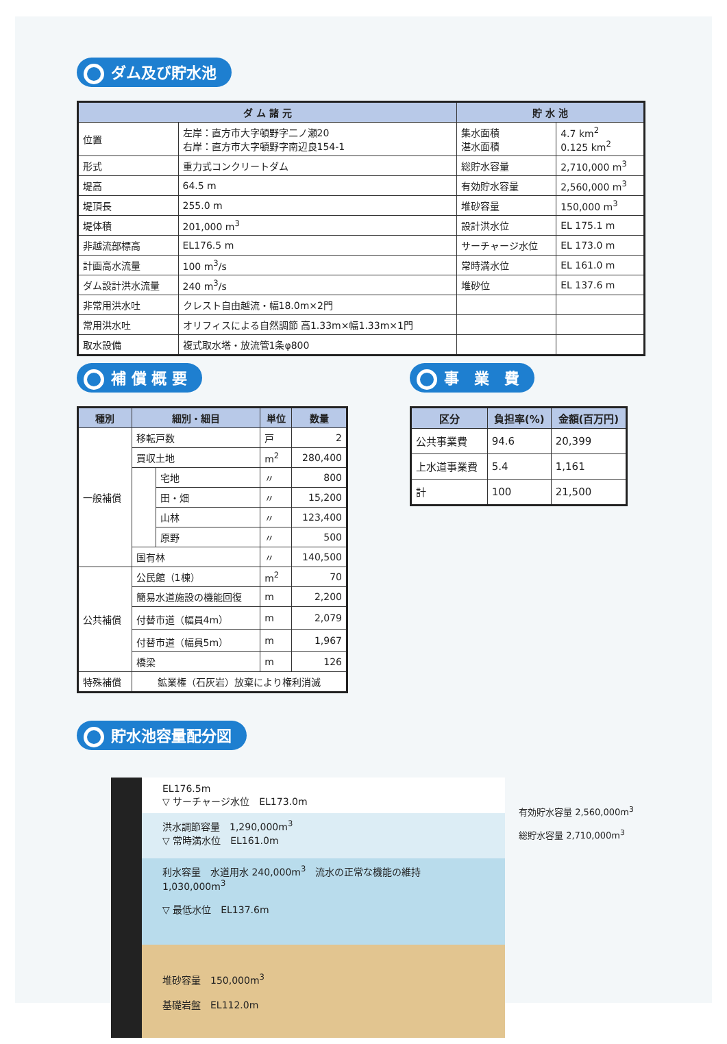ダム及び貯水池
| ダ ム 諸 元 | | 貯 水 池 | |
| --- | --- | --- | --- |
| 位置 | 左岸：直方市大字頓野字二ノ瀬20 右岸：直方市大字頓野字南辺良154-1 | 集水面積 湛水面積 | 4.7 km<sup>2</sup> 0.125 km<sup>2</sup> |
| 形式 | 重力式コンクリートダム | 総貯水容量 | 2,710,000 m<sup>3</sup> |
| 堤高 | 64.5 m | 有効貯水容量 | 2,560,000 m<sup>3</sup> |
| 堤頂長 | 255.0 m | 堆砂容量 | 150,000 m<sup>3</sup> |
| 堤体積 | 201,000 m<sup>3</sup> | 設計洪水位 | EL 175.1 m |
| 非越流部標高 | EL176.5 m | サーチャージ水位 | EL 173.0 m |
| 計画高水流量 | 100 m<sup>3</sup>/s | 常時満水位 | EL 161.0 m |
| ダム設計洪水流量 | 240 m<sup>3</sup>/s | 堆砂位 | EL 137.6 m |
| 非常用洪水吐 | クレスト自由越流・幅18.0m×2門 | | |
| 常用洪水吐 | オリフィスによる自然調節 高1.33m×幅1.33m×1門 | | |
| 取水設備 | 複式取水塔・放流管1条φ800 | | |
補 償 概 要
| 種別 | 細別・細目 | | 単位 | 数量 |
| --- | --- | --- | --- | --- |
| 一般補償 | 移転戸数 | | 戸 | 2 |
| | 買収土地 | | m<sup>2</sup> | 280,400 |
| | | 宅地 | 〃 | 800 |
| | | 田・畑 | 〃 | 15,200 |
| | | 山林 | 〃 | 123,400 |
| | | 原野 | 〃 | 500 |
| | 国有林 | | 〃 | 140,500 |
| 公共補償 | 公民館（1棟） | | m<sup>2</sup> | 70 |
| | 簡易水道施設の機能回復 | | m | 2,200 |
| | 付替市道（幅員4m） | | m | 2,079 |
| | 付替市道（幅員5m） | | m | 1,967 |
| | 橋梁 | | m | 126 |
| 特殊補償 | 鉱業権（石灰岩）放棄により権利消滅 | | | |
事　業　費
| 区分 | 負担率(%) | 金額(百万円) |
| --- | --- | --- |
| 公共事業費 | 94.6 | 20,399 |
| 上水道事業費 | 5.4 | 1,161 |
| 計 | 100 | 21,500 |
貯水池容量配分図
EL176.5m
▽ サーチャージ水位　EL173.0m
洪水調節容量　1,290,000m<sup>3</sup>
▽ 常時満水位　EL161.0m
利水容量　水道用水 240,000m<sup>3</sup>　流水の正常な機能の維持 1,030,000m<sup>3</sup>
▽ 最低水位　EL137.6m
堆砂容量　150,000m<sup>3</sup>
基礎岩盤　EL112.0m
有効貯水容量 2,560,000m<sup>3</sup>
総貯水容量 2,710,000m<sup>3</sup>